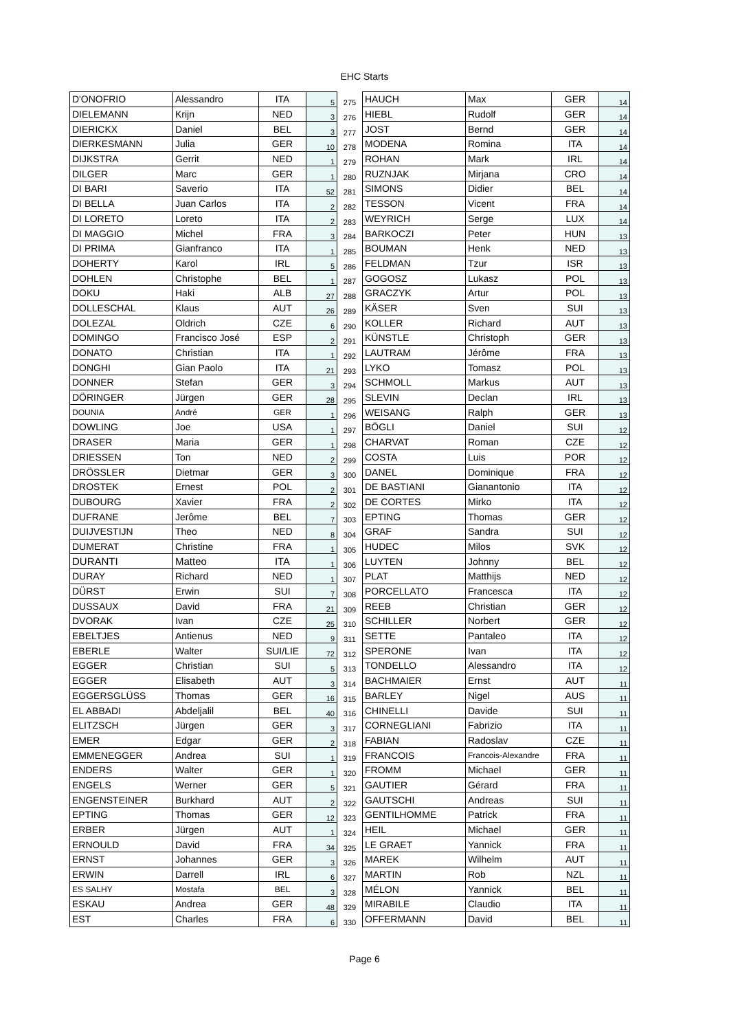EHC Starts
| D'ONOFRIO | Alessandro | ITA | 5 | 275 | HAUCH | Max | GER | 14 |
| DIELEMANN | Krijn | NED | 3 | 276 | HIEBL | Rudolf | GER | 14 |
| DIERICKX | Daniel | BEL | 3 | 277 | JOST | Bernd | GER | 14 |
| DIERKESMANN | Julia | GER | 10 | 278 | MODENA | Romina | ITA | 14 |
| DIJKSTRA | Gerrit | NED | 1 | 279 | ROHAN | Mark | IRL | 14 |
| DILGER | Marc | GER | 1 | 280 | RUZNJAK | Mirjana | CRO | 14 |
| DI BARI | Saverio | ITA | 52 | 281 | SIMONS | Didier | BEL | 14 |
| DI BELLA | Juan Carlos | ITA | 2 | 282 | TESSON | Vicent | FRA | 14 |
| DI LORETO | Loreto | ITA | 2 | 283 | WEYRICH | Serge | LUX | 14 |
| DI MAGGIO | Michel | FRA | 3 | 284 | BARKOCZI | Peter | HUN | 13 |
| DI PRIMA | Gianfranco | ITA | 1 | 285 | BOUMAN | Henk | NED | 13 |
| DOHERTY | Karol | IRL | 5 | 286 | FELDMAN | Tzur | ISR | 13 |
| DOHLEN | Christophe | BEL | 1 | 287 | GOGOSZ | Lukasz | POL | 13 |
| DOKU | Haki | ALB | 27 | 288 | GRACZYK | Artur | POL | 13 |
| DOLLESCHAL | Klaus | AUT | 26 | 289 | KÄSER | Sven | SUI | 13 |
| DOLEZAL | Oldrich | CZE | 6 | 290 | KOLLER | Richard | AUT | 13 |
| DOMINGO | Francisco José | ESP | 2 | 291 | KÜNSTLE | Christoph | GER | 13 |
| DONATO | Christian | ITA | 1 | 292 | LAUTRAM | Jérôme | FRA | 13 |
| DONGHI | Gian Paolo | ITA | 21 | 293 | LYKO | Tomasz | POL | 13 |
| DONNER | Stefan | GER | 3 | 294 | SCHMOLL | Markus | AUT | 13 |
| DÖRINGER | Jürgen | GER | 28 | 295 | SLEVIN | Declan | IRL | 13 |
| DOUNIA | André | GER | 1 | 296 | WEISANG | Ralph | GER | 13 |
| DOWLING | Joe | USA | 1 | 297 | BÖGLI | Daniel | SUI | 12 |
| DRASER | Maria | GER | 1 | 298 | CHARVAT | Roman | CZE | 12 |
| DRIESSEN | Ton | NED | 2 | 299 | COSTA | Luis | POR | 12 |
| DRÖSSLER | Dietmar | GER | 3 | 300 | DANEL | Dominique | FRA | 12 |
| DROSTEK | Ernest | POL | 2 | 301 | DE BASTIANI | Gianantonio | ITA | 12 |
| DUBOURG | Xavier | FRA | 2 | 302 | DE CORTES | Mirko | ITA | 12 |
| DUFRANE | Jerôme | BEL | 7 | 303 | EPTING | Thomas | GER | 12 |
| DUIJVESTIJN | Theo | NED | 8 | 304 | GRAF | Sandra | SUI | 12 |
| DUMERAT | Christine | FRA | 1 | 305 | HUDEC | Milos | SVK | 12 |
| DURANTI | Matteo | ITA | 1 | 306 | LUYTEN | Johnny | BEL | 12 |
| DURAY | Richard | NED | 1 | 307 | PLAT | Matthijs | NED | 12 |
| DÜRST | Erwin | SUI | 7 | 308 | PORCELLATO | Francesca | ITA | 12 |
| DUSSAUX | David | FRA | 21 | 309 | REEB | Christian | GER | 12 |
| DVORAK | Ivan | CZE | 25 | 310 | SCHILLER | Norbert | GER | 12 |
| EBELTJES | Antienus | NED | 9 | 311 | SETTE | Pantaleo | ITA | 12 |
| EBERLE | Walter | SUI/LIE | 72 | 312 | SPERONE | Ivan | ITA | 12 |
| EGGER | Christian | SUI | 5 | 313 | TONDELLO | Alessandro | ITA | 12 |
| EGGER | Elisabeth | AUT | 3 | 314 | BACHMAIER | Ernst | AUT | 11 |
| EGGERSGLÜSS | Thomas | GER | 16 | 315 | BARLEY | Nigel | AUS | 11 |
| EL ABBADI | Abdeljalil | BEL | 40 | 316 | CHINELLI | Davide | SUI | 11 |
| ELITZSCH | Jürgen | GER | 3 | 317 | CORNEGLIANI | Fabrizio | ITA | 11 |
| EMER | Edgar | GER | 2 | 318 | FABIAN | Radoslav | CZE | 11 |
| EMMENEGGER | Andrea | SUI | 1 | 319 | FRANCOIS | Francois-Alexandre | FRA | 11 |
| ENDERS | Walter | GER | 1 | 320 | FROMM | Michael | GER | 11 |
| ENGELS | Werner | GER | 5 | 321 | GAUTIER | Gérard | FRA | 11 |
| ENGENSTEINER | Burkhard | AUT | 2 | 322 | GAUTSCHI | Andreas | SUI | 11 |
| EPTING | Thomas | GER | 12 | 323 | GENTILHOMME | Patrick | FRA | 11 |
| ERBER | Jürgen | AUT | 1 | 324 | HEIL | Michael | GER | 11 |
| ERNOULD | David | FRA | 34 | 325 | LE GRAET | Yannick | FRA | 11 |
| ERNST | Johannes | GER | 3 | 326 | MAREK | Wilhelm | AUT | 11 |
| ERWIN | Darrell | IRL | 6 | 327 | MARTIN | Rob | NZL | 11 |
| ES SALHY | Mostafa | BEL | 3 | 328 | MÉLON | Yannick | BEL | 11 |
| ESKAU | Andrea | GER | 48 | 329 | MIRABILE | Claudio | ITA | 11 |
| EST | Charles | FRA | 6 | 330 | OFFERMANN | David | BEL | 11 |
Page 6